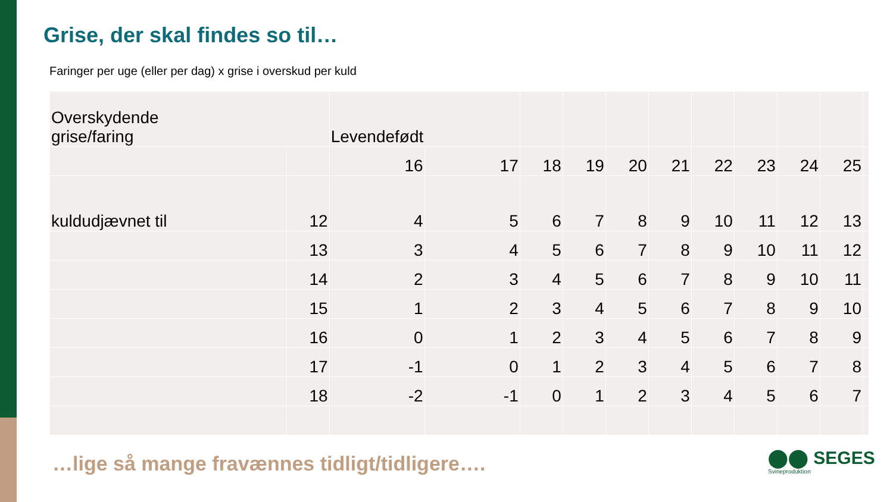Grise, der skal findes so til…
Faringer per uge (eller per dag) x grise i overskud per kuld
| Overskydende grise/faring | | Levendefødt | | | | | | | | | | |
| | | 16 | 17 | 18 | 19 | 20 | 21 | 22 | 23 | 24 | 25 | |
| kuldudjævnet til | 12 | 4 | 5 | 6 | 7 | 8 | 9 | 10 | 11 | 12 | 13 | |
| | 13 | 3 | 4 | 5 | 6 | 7 | 8 | 9 | 10 | 11 | 12 | |
| | 14 | 2 | 3 | 4 | 5 | 6 | 7 | 8 | 9 | 10 | 11 | |
| | 15 | 1 | 2 | 3 | 4 | 5 | 6 | 7 | 8 | 9 | 10 | |
| | 16 | 0 | 1 | 2 | 3 | 4 | 5 | 6 | 7 | 8 | 9 | |
| | 17 | -1 | 0 | 1 | 2 | 3 | 4 | 5 | 6 | 7 | 8 | |
| | 18 | -2 | -1 | 0 | 1 | 2 | 3 | 4 | 5 | 6 | 7 | |
…lige så mange fravænnes tidligt/tidligere….
⬤⬤ SEGES
Svineproduktion